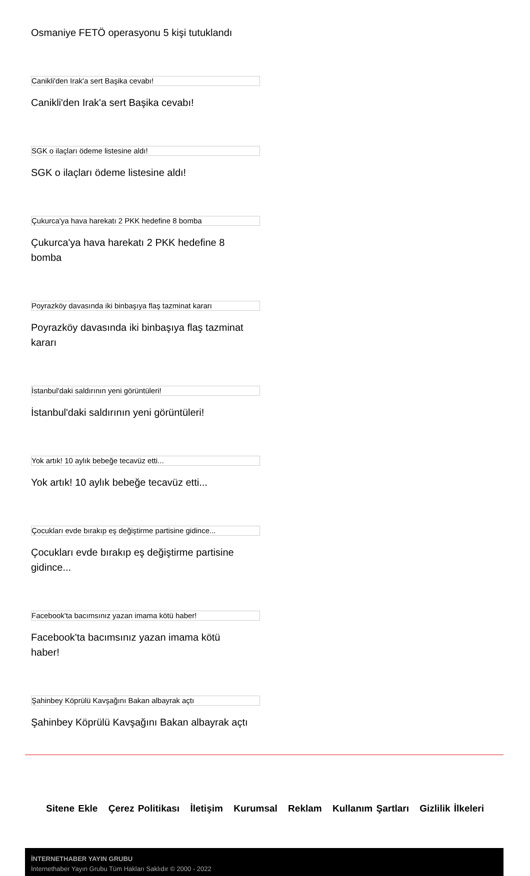Osmaniye FETÖ operasyonu 5 kişi tutuklandı
Canikli'den Irak'a sert Başika cevabı!
Canikli'den Irak'a sert Başika cevabı!
SGK o ilaçları ödeme listesine aldı!
SGK o ilaçları ödeme listesine aldı!
Çukurca'ya hava harekatı 2 PKK hedefine 8 bomba
Çukurca'ya hava harekatı 2 PKK hedefine 8 bomba
Poyrazköy davasında iki binbaşıya flaş tazminat kararı
Poyrazköy davasında iki binbaşıya flaş tazminat kararı
İstanbul'daki saldırının yeni görüntüleri!
İstanbul'daki saldırının yeni görüntüleri!
Yok artık! 10 aylık bebeğe tecavüz etti...
Yok artık! 10 aylık bebeğe tecavüz etti...
Çocukları evde bırakıp eş değiştirme partisine gidince...
Çocukları evde bırakıp eş değiştirme partisine gidince...
Facebook'ta bacımsınız yazan imama kötü haber!
Facebook'ta bacımsınız yazan imama kötü haber!
Şahinbey Köprülü Kavşağını Bakan albayrak açtı
Şahinbey Köprülü Kavşağını Bakan albayrak açtı
Sitene Ekle Çerez Politikası İletişim Kurumsal Reklam Kullanım Şartları Gizlilik İlkeleri
İNTERNETHABER YAYIN GRUBU
İnternethaber Yayın Grubu Tüm Hakları Saklıdır © 2000 - 2022